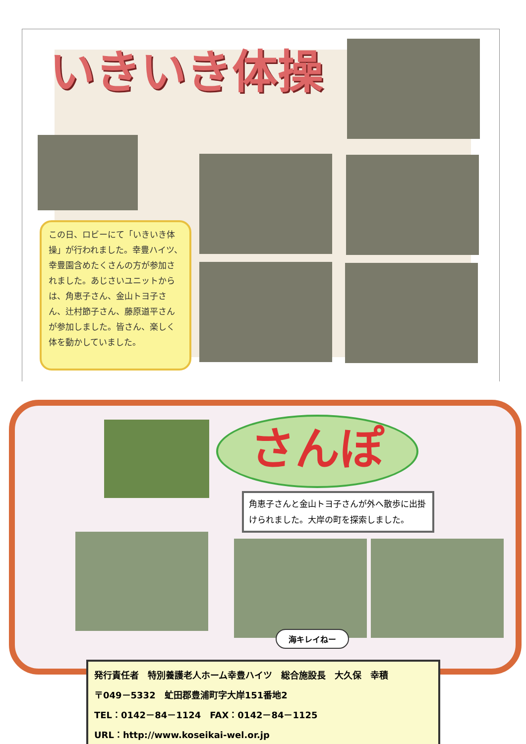いきいき体操
この日、ロビーにて「いきいき体操」が行われました。幸豊ハイツ、幸豊園含めたくさんの方が参加されました。あじさいユニットからは、角恵子さん、金山トヨ子さん、辻村節子さん、藤原道平さんが参加しました。皆さん、楽しく体を動かしていました。
さんぽ
角恵子さんと金山トヨ子さんが外へ散歩に出掛けられました。大岸の町を探索しました。
海キレイねー
発行責任者　特別養護老人ホーム幸豊ハイツ　総合施設長　大久保　幸積
〒049－5332　虻田郡豊浦町字大岸151番地2
TEL：0142－84－1124　FAX：0142－84－1125
URL：http://www.koseikai-wel.or.jp